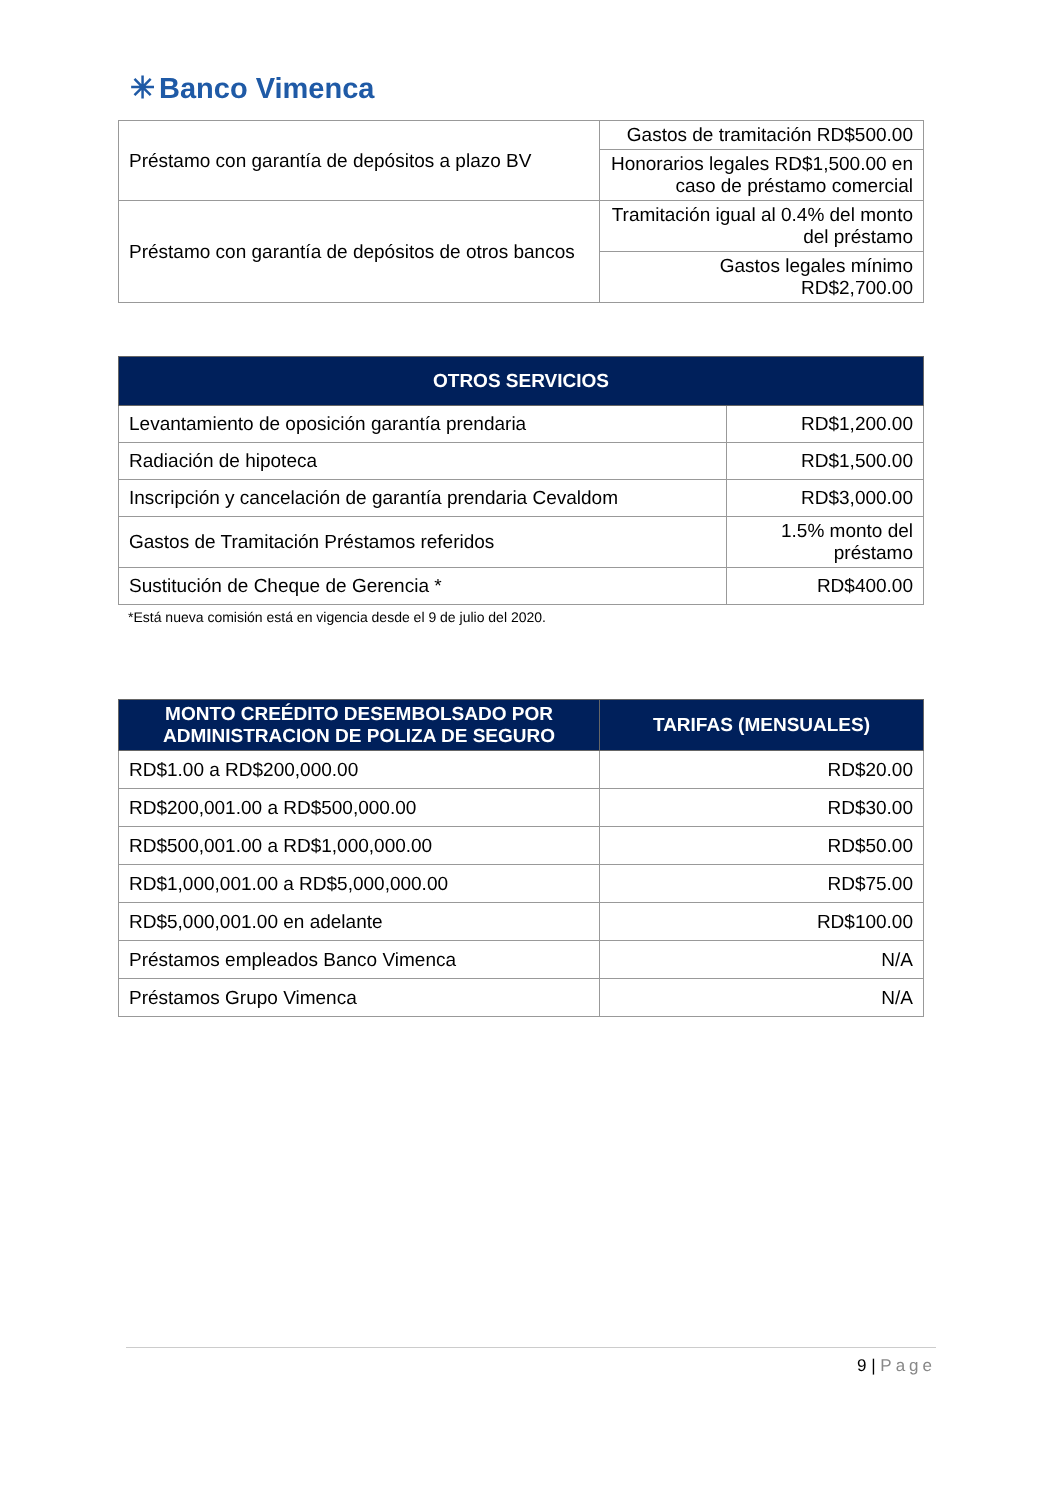✳ Banco Vimenca
| Préstamo con garantía de depósitos a plazo BV | Gastos de tramitación RD$500.00 |
| | Honorarios legales RD$1,500.00 en caso de préstamo comercial |
| Préstamo con garantía de depósitos de otros bancos | Tramitación igual al 0.4% del monto del préstamo |
| | Gastos legales mínimo RD$2,700.00 |
| OTROS SERVICIOS | |
| --- | --- |
| Levantamiento de oposición garantía prendaria | RD$1,200.00 |
| Radiación de hipoteca | RD$1,500.00 |
| Inscripción y cancelación de garantía prendaria Cevaldom | RD$3,000.00 |
| Gastos de Tramitación Préstamos referidos | 1.5% monto del préstamo |
| Sustitución de Cheque de Gerencia * | RD$400.00 |
*Está nueva comisión está en vigencia desde el 9 de julio del 2020.
| MONTO CREÉDITO DESEMBOLSADO POR ADMINISTRACION DE POLIZA DE SEGURO | TARIFAS (MENSUALES) |
| --- | --- |
| RD$1.00 a RD$200,000.00 | RD$20.00 |
| RD$200,001.00 a RD$500,000.00 | RD$30.00 |
| RD$500,001.00 a RD$1,000,000.00 | RD$50.00 |
| RD$1,000,001.00 a RD$5,000,000.00 | RD$75.00 |
| RD$5,000,001.00 en adelante | RD$100.00 |
| Préstamos empleados Banco Vimenca | N/A |
| Préstamos Grupo Vimenca | N/A |
9 | Page